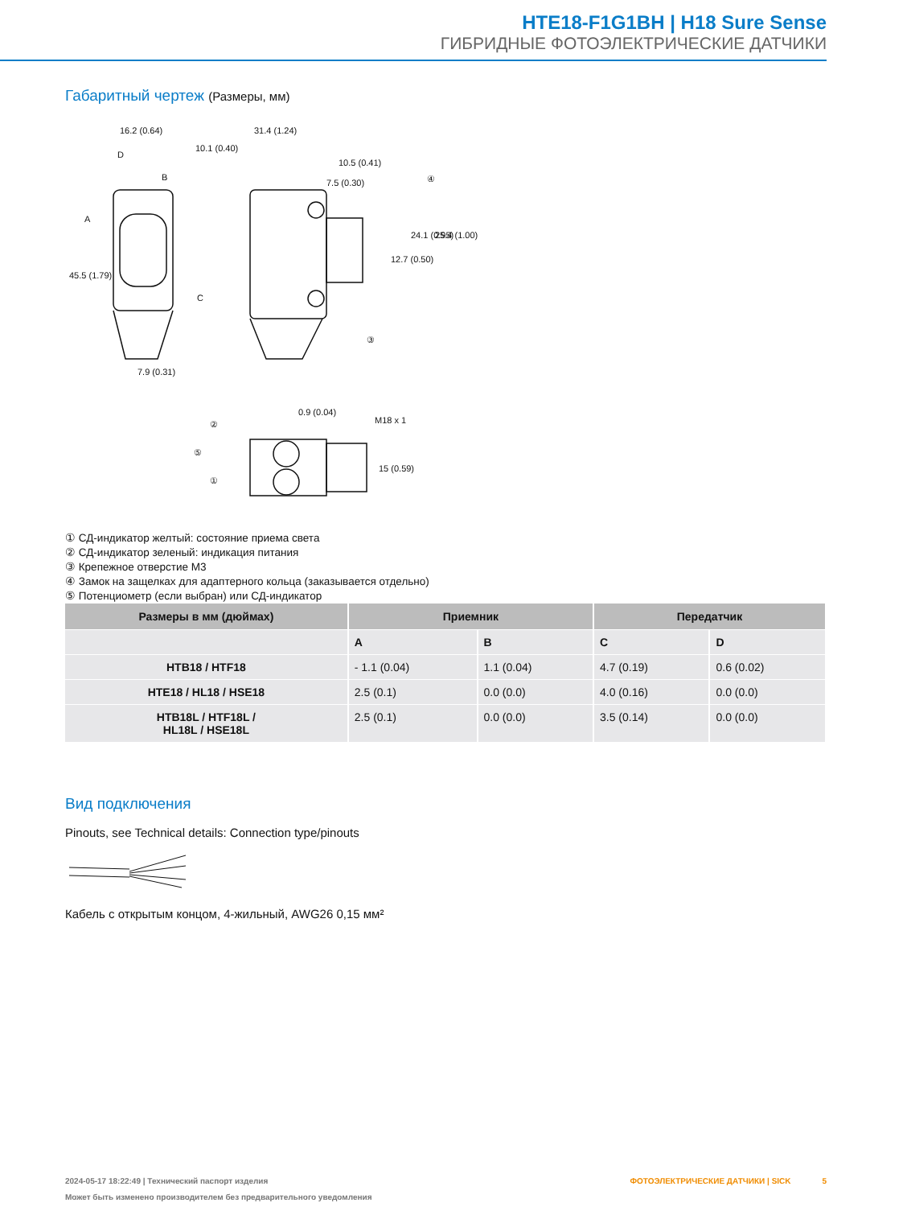HTE18-F1G1BH | H18 Sure Sense
ГИБРИДНЫЕ ФОТОЭЛЕКТРИЧЕСКИЕ ДАТЧИКИ
Габаритный чертеж (Размеры, мм)
16.2 (0.64)
31.4 (1.24)
10.1 (0.40)
10.5 (0.41)
7.5 (0.30)
D
B
A
C
7.9 (0.31)
45.5 (1.79)
12.7 (0.50)
24.1 (0.95)
25.4 (1.00)
④
③
0.9 (0.04)
M18 x 1
15 (0.59)
②
⑤
①
① СД-индикатор желтый: состояние приема света
② СД-индикатор зеленый: индикация питания
③ Крепежное отверстие M3
④ Замок на защелках для адаптерного кольца (заказывается отдельно)
⑤ Потенциометр (если выбран) или СД-индикатор
| Размеры в мм (дюймах) | Приемник | | Передатчик | |
| --- | --- | --- | --- | --- |
| | A | B | C | D |
| HTB18 / HTF18 | - 1.1 (0.04) | 1.1 (0.04) | 4.7 (0.19) | 0.6 (0.02) |
| HTE18 / HL18 / HSE18 | 2.5 (0.1) | 0.0 (0.0) | 4.0 (0.16) | 0.0 (0.0) |
| HTB18L / HTF18L / HL18L / HSE18L | 2.5 (0.1) | 0.0 (0.0) | 3.5 (0.14) | 0.0 (0.0) |
Вид подключения
Pinouts, see Technical details: Connection type/pinouts
Кабель с открытым концом, 4-жильный, AWG26 0,15 мм²
2024-05-17 18:22:49 | Технический паспорт изделия ФОТОЭЛЕКТРИЧЕСКИЕ ДАТЧИКИ | SICK 5
Может быть изменено производителем без предварительного уведомления